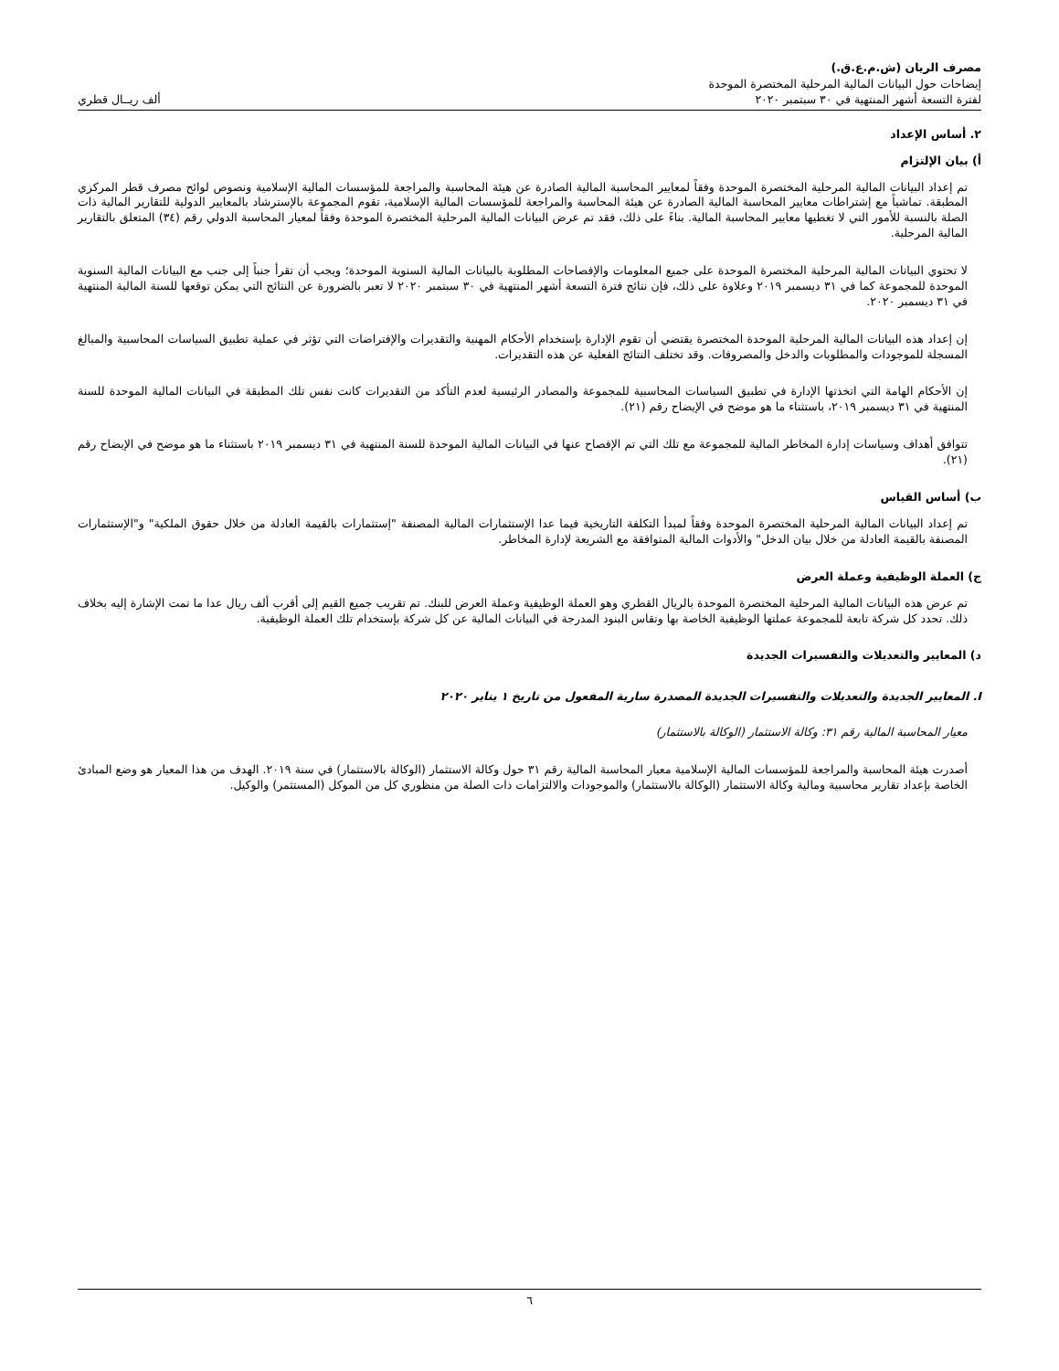مصرف الريان (ش.م.ع.ق.)
إيضاحات حول البيانات المالية المرحلية المختصرة الموحدة
لفترة التسعة أشهر المنتهية في ٣٠ سبتمبر ٢٠٢٠ ألف ريــال قطري
٢. أساس الإعداد
أ) بيان الإلتزام
تم إعداد البيانات المالية المرحلية المختصرة الموحدة وفقاً لمعايير المحاسبة المالية الصادرة عن هيئة المحاسبة والمراجعة للمؤسسات المالية الإسلامية ونصوص لوائح مصرف قطر المركزي المطبقة. تماشياً مع إشتراطات معايير المحاسبة المالية الصادرة عن هيئة المحاسبة والمراجعة للمؤسسات المالية الإسلامية، تقوم المجموعة بالإسترشاد بالمعايير الدولية للتقارير المالية ذات الصلة بالنسبة للأمور التي لا تغطيها معايير المحاسبة المالية. بناءً على ذلك، فقد تم عرض البيانات المالية المرحلية المختصرة الموحدة وفقاً لمعيار المحاسبة الدولي رقم (٣٤) المتعلق بالتقارير المالية المرحلية.
لا تحتوي البيانات المالية المرحلية المختصرة الموحدة على جميع المعلومات والإفصاحات المطلوبة بالبيانات المالية السنوية الموحدة؛ ويجب أن تقرأ جنباً إلى جنب مع البيانات المالية السنوية الموحدة للمجموعة كما في ٣١ ديسمبر ٢٠١٩ وعلاوة على ذلك، فإن نتائج فترة التسعة أشهر المنتهية في ٣٠ سبتمبر ٢٠٢٠ لا تعبر بالضرورة عن النتائج التي يمكن توقعها للسنة المالية المنتهية في ٣١ ديسمبر ٢٠٢٠.
إن إعداد هذه البيانات المالية المرحلية الموحدة المختصرة يقتضي أن تقوم الإدارة بإستخدام الأحكام المهنية والتقديرات والإفتراضات التي تؤثر في عملية تطبيق السياسات المحاسبية والمبالغ المسجلة للموجودات والمطلوبات والدخل والمصروفات. وقد تختلف النتائج الفعلية عن هذه التقديرات.
إن الأحكام الهامة التي اتخذتها الإدارة في تطبيق السياسات المحاسبية للمجموعة والمصادر الرئيسية لعدم التأكد من التقديرات كانت نفس تلك المطبقة في البيانات المالية الموحدة للسنة المنتهية في ٣١ ديسمبر ٢٠١٩، باستثناء ما هو موضح في الإيضاح رقم (٢١).
تتوافق أهداف وسياسات إدارة المخاطر المالية للمجموعة مع تلك التي تم الإفصاح عنها في البيانات المالية الموحدة للسنة المنتهية في ٣١ ديسمبر ٢٠١٩ باستثناء ما هو موضح في الإيضاح رقم (٢١).
ب) أساس القياس
تم إعداد البيانات المالية المرحلية المختصرة الموحدة وفقاً لمبدأ التكلفة التاريخية فيما عدا الإستثمارات المالية المصنفة "إستثمارات بالقيمة العادلة من خلال حقوق الملكية" و"الإستثمارات المصنفة بالقيمة العادلة من خلال بيان الدخل" والأدوات المالية المتوافقة مع الشريعة لإدارة المخاطر.
ج) العملة الوظيفية وعملة العرض
تم عرض هذه البيانات المالية المرحلية المختصرة الموحدة بالريال القطري وهو العملة الوظيفية وعملة العرض للبنك. تم تقريب جميع القيم إلى أقرب ألف ريال عدا ما تمت الإشارة إليه بخلاف ذلك. تحدد كل شركة تابعة للمجموعة عملتها الوظيفية الخاصة بها وتقاس البنود المدرجة في البيانات المالية عن كل شركة بإستخدام تلك العملة الوظيفية.
د) المعايير والتعديلات والتفسيرات الجديدة
I. المعايير الجديدة والتعديلات والتفسيرات الجديدة المصدرة سارية المفعول من تاريخ ١ يناير ٢٠٢٠
معيار المحاسبة المالية رقم ٣١: وكالة الاستثمار (الوكالة بالاستثمار)
أصدرت هيئة المحاسبة والمراجعة للمؤسسات المالية الإسلامية معيار المحاسبة المالية رقم ٣١ حول وكالة الاستثمار (الوكالة بالاستثمار) في سنة ٢٠١٩. الهدف من هذا المعيار هو وضع المبادئ الخاصة بإعداد تقارير محاسبية ومالية وكالة الاستثمار (الوكالة بالاستثمار) والموجودات والالتزامات ذات الصلة من منظوري كل من الموكل (المستثمر) والوكيل.
٦